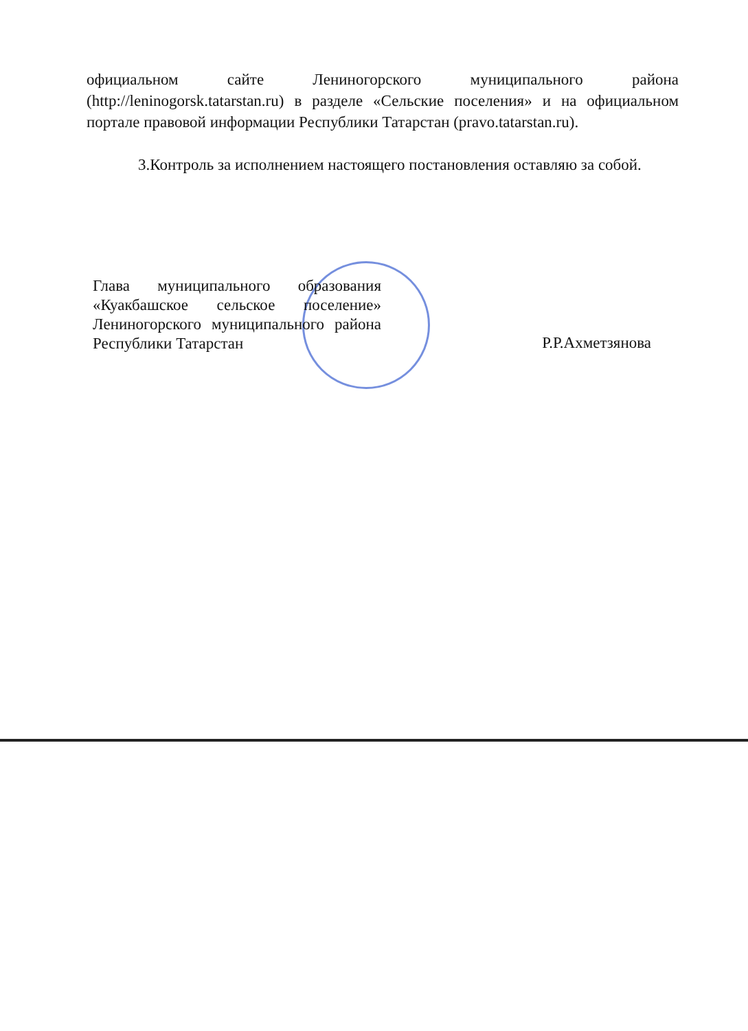официальном сайте Лениногорского муниципального района (http://leninogorsk.tatarstan.ru) в разделе «Сельские поселения» и на официальном портале правовой информации Республики Татарстан (pravo.tatarstan.ru).
3.Контроль за исполнением настоящего постановления оставляю за собой.
Глава муниципального образования «Куакбашское сельское поселение» Лениногорского муниципального района Республики Татарстан
Р.Р.Ахметзянова